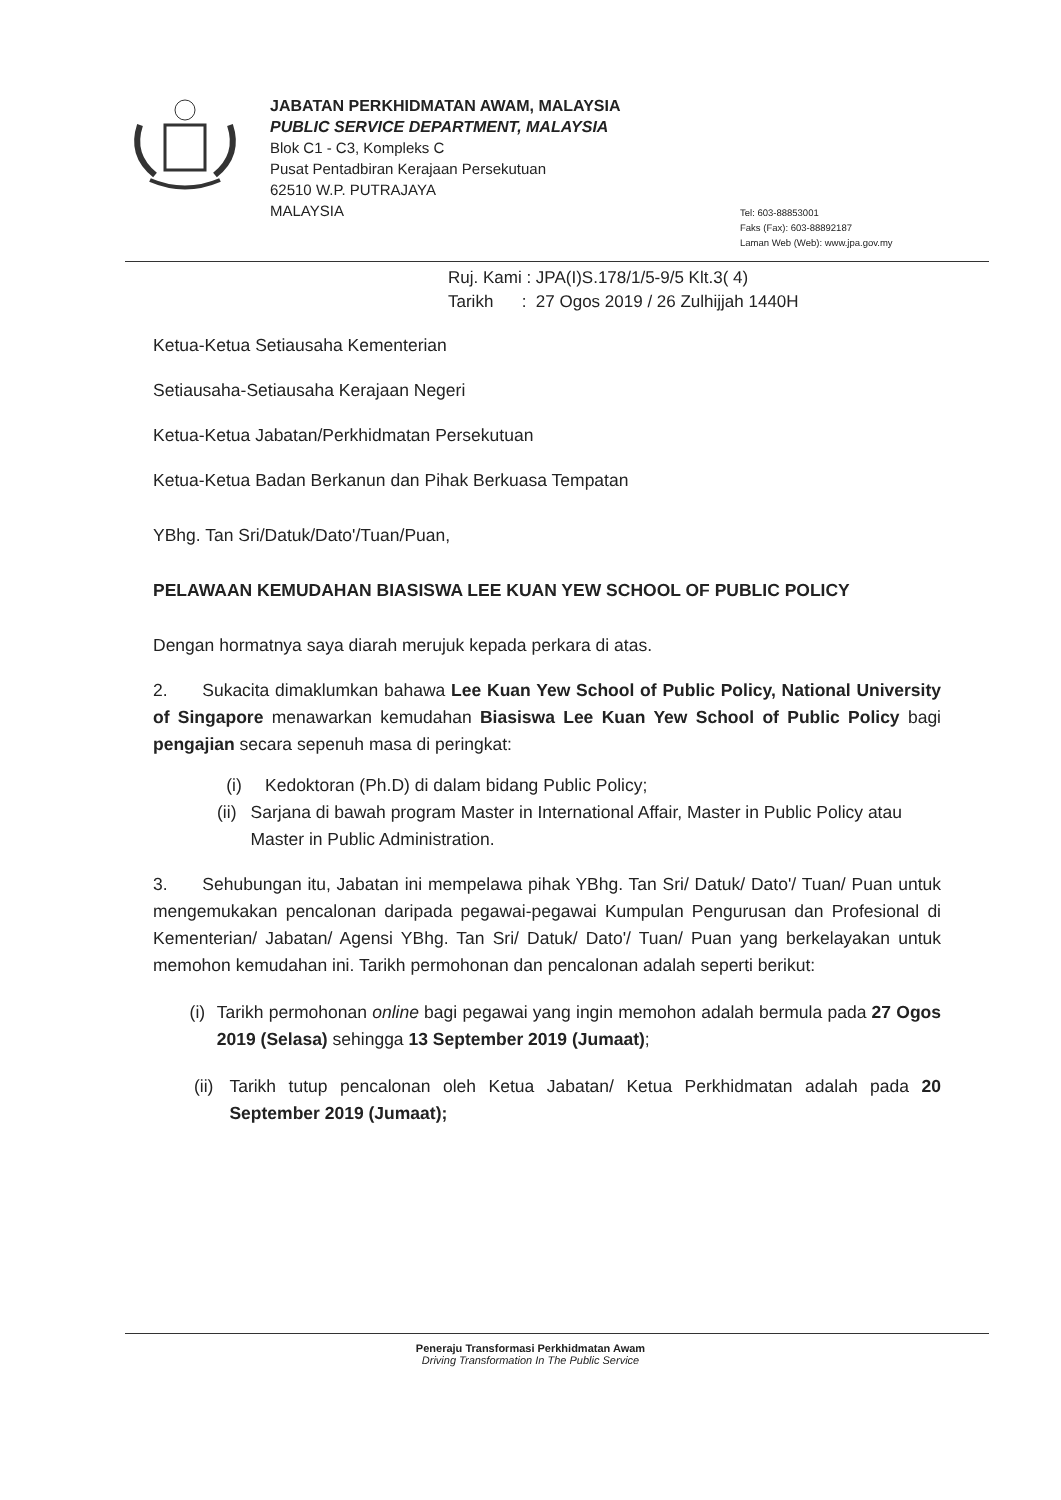JABATAN PERKHIDMATAN AWAM, MALAYSIA
PUBLIC SERVICE DEPARTMENT, MALAYSIA
Blok C1 - C3, Kompleks C
Pusat Pentadbiran Kerajaan Persekutuan
62510 W.P. PUTRAJAYA
MALAYSIA
Tel: 603-88853001
Faks (Fax): 603-88892187
Laman Web (Web): www.jpa.gov.my
Ruj. Kami : JPA(I)S.178/1/5-9/5 Klt.3( 4)
Tarikh : 27 Ogos 2019 / 26 Zulhijjah 1440H
Ketua-Ketua Setiausaha Kementerian
Setiausaha-Setiausaha Kerajaan Negeri
Ketua-Ketua Jabatan/Perkhidmatan Persekutuan
Ketua-Ketua Badan Berkanun dan Pihak Berkuasa Tempatan
YBhg. Tan Sri/Datuk/Dato'/Tuan/Puan,
PELAWAAN KEMUDAHAN BIASISWA LEE KUAN YEW SCHOOL OF PUBLIC POLICY
Dengan hormatnya saya diarah merujuk kepada perkara di atas.
2. Sukacita dimaklumkan bahawa Lee Kuan Yew School of Public Policy, National University of Singapore menawarkan kemudahan Biasiswa Lee Kuan Yew School of Public Policy bagi pengajian secara sepenuh masa di peringkat:
(i) Kedoktoran (Ph.D) di dalam bidang Public Policy;
(ii) Sarjana di bawah program Master in International Affair, Master in Public Policy atau Master in Public Administration.
3. Sehubungan itu, Jabatan ini mempelawa pihak YBhg. Tan Sri/ Datuk/ Dato'/ Tuan/ Puan untuk mengemukakan pencalonan daripada pegawai-pegawai Kumpulan Pengurusan dan Profesional di Kementerian/ Jabatan/ Agensi YBhg. Tan Sri/ Datuk/ Dato'/ Tuan/ Puan yang berkelayakan untuk memohon kemudahan ini. Tarikh permohonan dan pencalonan adalah seperti berikut:
(i) Tarikh permohonan online bagi pegawai yang ingin memohon adalah bermula pada 27 Ogos 2019 (Selasa) sehingga 13 September 2019 (Jumaat);
(ii) Tarikh tutup pencalonan oleh Ketua Jabatan/ Ketua Perkhidmatan adalah pada 20 September 2019 (Jumaat);
Peneraju Transformasi Perkhidmatan Awam
Driving Transformation In The Public Service